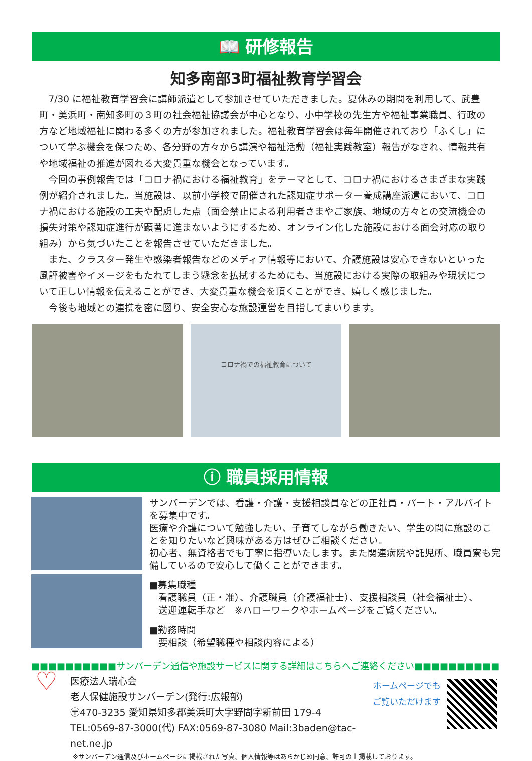📖 研修報告
知多南部3町福祉教育学習会
7/30 に福祉教育学習会に講師派遣として参加させていただきました。夏休みの期間を利用して、武豊町・美浜町・南知多町の３町の社会福祉協議会が中心となり、小中学校の先生方や福祉事業職員、行政の方など地域福祉に関わる多くの方が参加されました。福祉教育学習会は毎年開催されており「ふくし」について学ぶ機会を保つため、各分野の方々から講演や福祉活動（福祉実践教室）報告がなされ、情報共有や地域福祉の推進が図れる大変貴重な機会となっています。
今回の事例報告では「コロナ禍における福祉教育」をテーマとして、コロナ禍におけるさまざまな実践例が紹介されました。当施設は、以前小学校で開催された認知症サポーター養成講座派遣において、コロナ禍における施設の工夫や配慮した点（面会禁止による利用者さまやご家族、地域の方々との交流機会の損失対策や認知症進行が顕著に進まないようにするため、オンライン化した施設における面会対応の取り組み）から気づいたことを報告させていただきました。
また、クラスター発生や感染者報告などのメディア情報等において、介護施設は安心できないといった風評被害やイメージをもたれてしまう懸念を払拭するためにも、当施設における実際の取組みや現状について正しい情報を伝えることができ、大変貴重な機会を頂くことができ、嬉しく感じました。
今後も地域との連携を密に図り、安全安心な施設運営を目指してまいります。
コロナ禍での福祉教育について
ⓘ 職員採用情報
サンバーデンでは、看護・介護・支援相談員などの正社員・パート・アルバイトを募集中です。
医療や介護について勉強したい、子育てしながら働きたい、学生の間に施設のことを知りたいなど興味がある方はぜひご相談ください。
初心者、無資格者でも丁寧に指導いたします。また関連病院や託児所、職員寮も完備しているので安心して働くことができます。
■募集職種
看護職員（正・准）、介護職員（介護福祉士）、支援相談員（社会福祉士）、
送迎運転手など　※ハローワークやホームページをご覧ください。
■勤務時間
要相談（希望職種や相談内容による）
■■■■■■■■■■サンバーデン通信や施設サービスに関する詳細はこちらへご連絡ください■■■■■■■■■■
♡
医療法人瑞心会
老人保健施設サンバーデン(発行:広報部)
〶470-3235 愛知県知多郡美浜町大字野間字新前田 179-4
TEL:0569-87-3000(代) FAX:0569-87-3080 Mail:3baden@tac-net.ne.jp
ホームページでも
ご覧いただけます
※サンバーデン通信及びホームページに掲載された写真、個人情報等はあらかじめ同意、許可の上掲載しております。